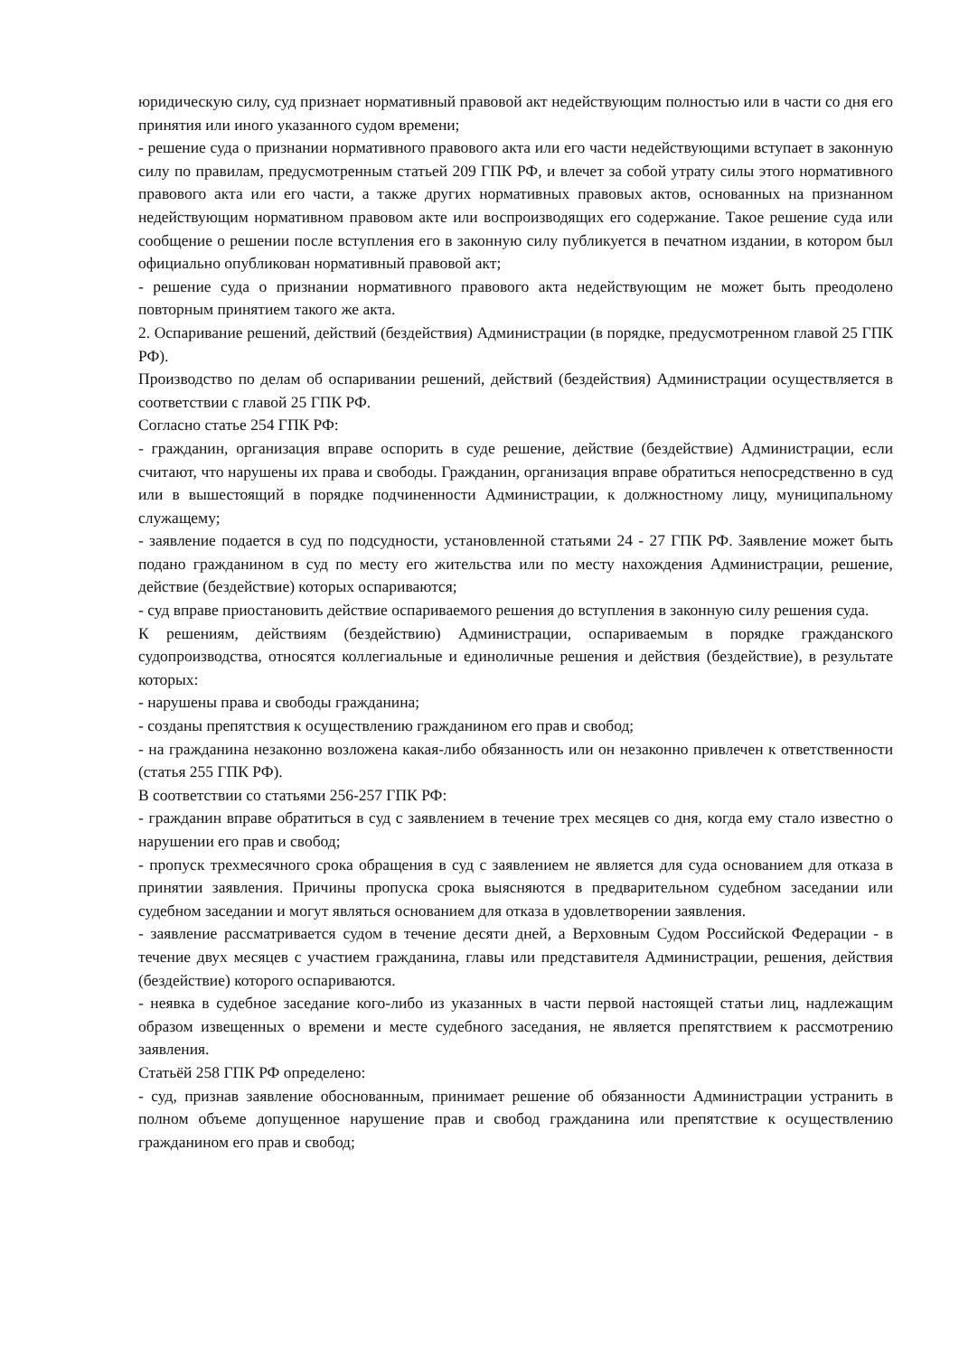юридическую силу, суд признает нормативный правовой акт недействующим полностью или в части со дня его принятия или иного указанного судом времени;
- решение суда о признании нормативного правового акта или его части недействующими вступает в законную силу по правилам, предусмотренным статьей 209 ГПК РФ, и влечет за собой утрату силы этого нормативного правового акта или его части, а также других нормативных правовых актов, основанных на признанном недействующим нормативном правовом акте или воспроизводящих его содержание. Такое решение суда или сообщение о решении после вступления его в законную силу публикуется в печатном издании, в котором был официально опубликован нормативный правовой акт;
- решение суда о признании нормативного правового акта недействующим не может быть преодолено повторным принятием такого же акта.
2. Оспаривание решений, действий (бездействия) Администрации (в порядке, предусмотренном главой 25 ГПК РФ).
Производство по делам об оспаривании решений, действий (бездействия) Администрации осуществляется в соответствии с главой 25 ГПК РФ.
Согласно статье 254 ГПК РФ:
- гражданин, организация вправе оспорить в суде решение, действие (бездействие) Администрации, если считают, что нарушены их права и свободы. Гражданин, организация вправе обратиться непосредственно в суд или в вышестоящий в порядке подчиненности Администрации, к должностному лицу, муниципальному служащему;
- заявление подается в суд по подсудности, установленной статьями 24 - 27 ГПК РФ. Заявление может быть подано гражданином в суд по месту его жительства или по месту нахождения Администрации, решение, действие (бездействие) которых оспариваются;
- суд вправе приостановить действие оспариваемого решения до вступления в законную силу решения суда.
К решениям, действиям (бездействию) Администрации, оспариваемым в порядке гражданского судопроизводства, относятся коллегиальные и единоличные решения и действия (бездействие), в результате которых:
- нарушены права и свободы гражданина;
- созданы препятствия к осуществлению гражданином его прав и свобод;
- на гражданина незаконно возложена какая-либо обязанность или он незаконно привлечен к ответственности (статья 255 ГПК РФ).
В соответствии со статьями 256-257 ГПК РФ:
- гражданин вправе обратиться в суд с заявлением в течение трех месяцев со дня, когда ему стало известно о нарушении его прав и свобод;
- пропуск трехмесячного срока обращения в суд с заявлением не является для суда основанием для отказа в принятии заявления. Причины пропуска срока выясняются в предварительном судебном заседании или судебном заседании и могут являться основанием для отказа в удовлетворении заявления.
- заявление рассматривается судом в течение десяти дней, а Верховным Судом Российской Федерации - в течение двух месяцев с участием гражданина, главы или представителя Администрации, решения, действия (бездействие) которого оспариваются.
- неявка в судебное заседание кого-либо из указанных в части первой настоящей статьи лиц, надлежащим образом извещенных о времени и месте судебного заседания, не является препятствием к рассмотрению заявления.
Статьёй 258 ГПК РФ определено:
- суд, признав заявление обоснованным, принимает решение об обязанности Администрации устранить в полном объеме допущенное нарушение прав и свобод гражданина или препятствие к осуществлению гражданином его прав и свобод;